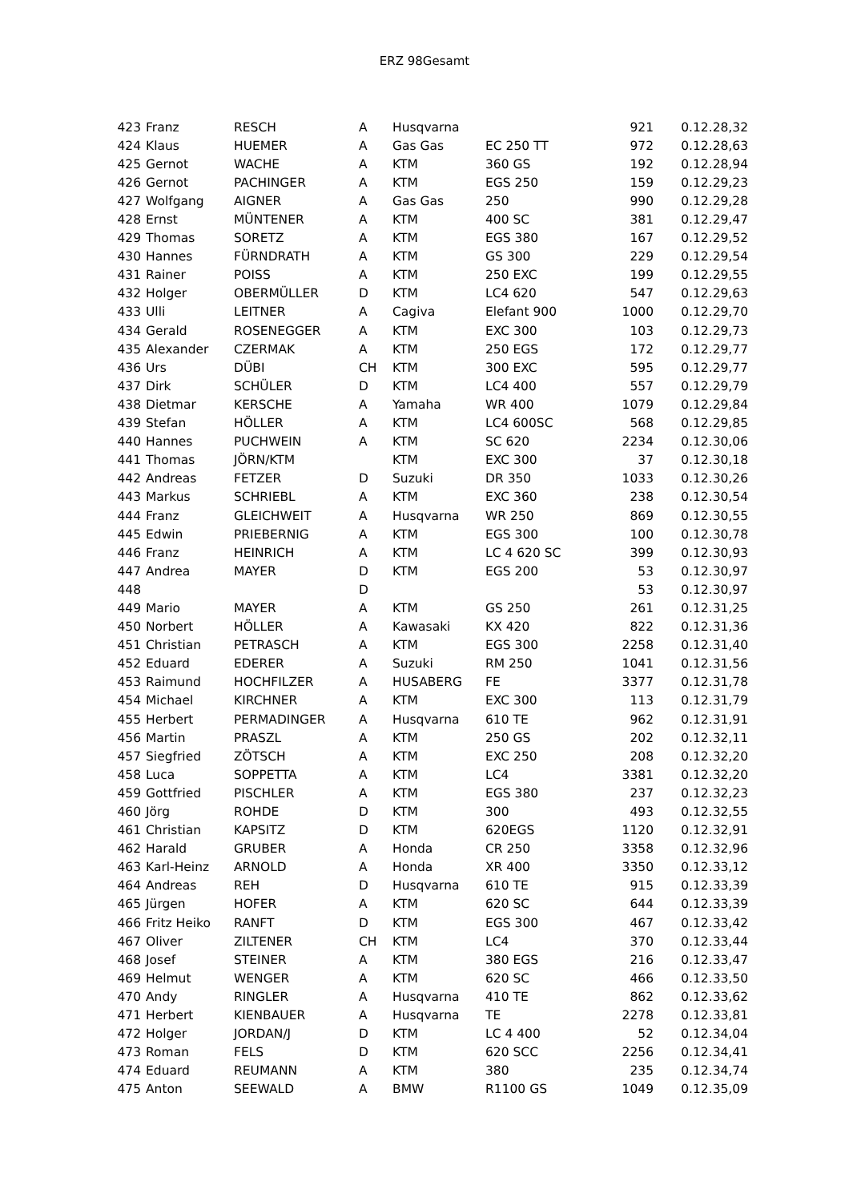ERZ 98Gesamt
| 423 | Franz | RESCH | A | Husqvarna | | 921 | 0.12.28,32 |
| 424 | Klaus | HUEMER | A | Gas Gas | EC 250 TT | 972 | 0.12.28,63 |
| 425 | Gernot | WACHE | A | KTM | 360 GS | 192 | 0.12.28,94 |
| 426 | Gernot | PACHINGER | A | KTM | EGS 250 | 159 | 0.12.29,23 |
| 427 | Wolfgang | AIGNER | A | Gas Gas | 250 | 990 | 0.12.29,28 |
| 428 | Ernst | MÜNTENER | A | KTM | 400 SC | 381 | 0.12.29,47 |
| 429 | Thomas | SORETZ | A | KTM | EGS 380 | 167 | 0.12.29,52 |
| 430 | Hannes | FÜRNDRATH | A | KTM | GS 300 | 229 | 0.12.29,54 |
| 431 | Rainer | POISS | A | KTM | 250 EXC | 199 | 0.12.29,55 |
| 432 | Holger | OBERMÜLLER | D | KTM | LC4 620 | 547 | 0.12.29,63 |
| 433 | Ulli | LEITNER | A | Cagiva | Elefant 900 | 1000 | 0.12.29,70 |
| 434 | Gerald | ROSENEGGER | A | KTM | EXC 300 | 103 | 0.12.29,73 |
| 435 | Alexander | CZERMAK | A | KTM | 250 EGS | 172 | 0.12.29,77 |
| 436 | Urs | DÜBI | CH | KTM | 300 EXC | 595 | 0.12.29,77 |
| 437 | Dirk | SCHÜLER | D | KTM | LC4 400 | 557 | 0.12.29,79 |
| 438 | Dietmar | KERSCHE | A | Yamaha | WR 400 | 1079 | 0.12.29,84 |
| 439 | Stefan | HÖLLER | A | KTM | LC4 600SC | 568 | 0.12.29,85 |
| 440 | Hannes | PUCHWEIN | A | KTM | SC 620 | 2234 | 0.12.30,06 |
| 441 | Thomas | JÖRN/KTM | | KTM | EXC 300 | 37 | 0.12.30,18 |
| 442 | Andreas | FETZER | D | Suzuki | DR 350 | 1033 | 0.12.30,26 |
| 443 | Markus | SCHRIEBL | A | KTM | EXC 360 | 238 | 0.12.30,54 |
| 444 | Franz | GLEICHWEIT | A | Husqvarna | WR 250 | 869 | 0.12.30,55 |
| 445 | Edwin | PRIEBERNIG | A | KTM | EGS 300 | 100 | 0.12.30,78 |
| 446 | Franz | HEINRICH | A | KTM | LC 4 620 SC | 399 | 0.12.30,93 |
| 447 | Andrea | MAYER | D | KTM | EGS 200 | 53 | 0.12.30,97 |
| 448 | | | D | | | 53 | 0.12.30,97 |
| 449 | Mario | MAYER | A | KTM | GS 250 | 261 | 0.12.31,25 |
| 450 | Norbert | HÖLLER | A | Kawasaki | KX 420 | 822 | 0.12.31,36 |
| 451 | Christian | PETRASCH | A | KTM | EGS 300 | 2258 | 0.12.31,40 |
| 452 | Eduard | EDERER | A | Suzuki | RM 250 | 1041 | 0.12.31,56 |
| 453 | Raimund | HOCHFILZER | A | HUSABERG | FE | 3377 | 0.12.31,78 |
| 454 | Michael | KIRCHNER | A | KTM | EXC 300 | 113 | 0.12.31,79 |
| 455 | Herbert | PERMADINGER | A | Husqvarna | 610 TE | 962 | 0.12.31,91 |
| 456 | Martin | PRASZL | A | KTM | 250 GS | 202 | 0.12.32,11 |
| 457 | Siegfried | ZÖTSCH | A | KTM | EXC 250 | 208 | 0.12.32,20 |
| 458 | Luca | SOPPETTA | A | KTM | LC4 | 3381 | 0.12.32,20 |
| 459 | Gottfried | PISCHLER | A | KTM | EGS 380 | 237 | 0.12.32,23 |
| 460 | Jörg | ROHDE | D | KTM | 300 | 493 | 0.12.32,55 |
| 461 | Christian | KAPSITZ | D | KTM | 620EGS | 1120 | 0.12.32,91 |
| 462 | Harald | GRUBER | A | Honda | CR 250 | 3358 | 0.12.32,96 |
| 463 | Karl-Heinz | ARNOLD | A | Honda | XR 400 | 3350 | 0.12.33,12 |
| 464 | Andreas | REH | D | Husqvarna | 610 TE | 915 | 0.12.33,39 |
| 465 | Jürgen | HOFER | A | KTM | 620 SC | 644 | 0.12.33,39 |
| 466 | Fritz Heiko | RANFT | D | KTM | EGS 300 | 467 | 0.12.33,42 |
| 467 | Oliver | ZILTENER | CH | KTM | LC4 | 370 | 0.12.33,44 |
| 468 | Josef | STEINER | A | KTM | 380 EGS | 216 | 0.12.33,47 |
| 469 | Helmut | WENGER | A | KTM | 620 SC | 466 | 0.12.33,50 |
| 470 | Andy | RINGLER | A | Husqvarna | 410 TE | 862 | 0.12.33,62 |
| 471 | Herbert | KIENBAUER | A | Husqvarna | TE | 2278 | 0.12.33,81 |
| 472 | Holger | JORDAN/J | D | KTM | LC 4 400 | 52 | 0.12.34,04 |
| 473 | Roman | FELS | D | KTM | 620 SCC | 2256 | 0.12.34,41 |
| 474 | Eduard | REUMANN | A | KTM | 380 | 235 | 0.12.34,74 |
| 475 | Anton | SEEWALD | A | BMW | R1100 GS | 1049 | 0.12.35,09 |